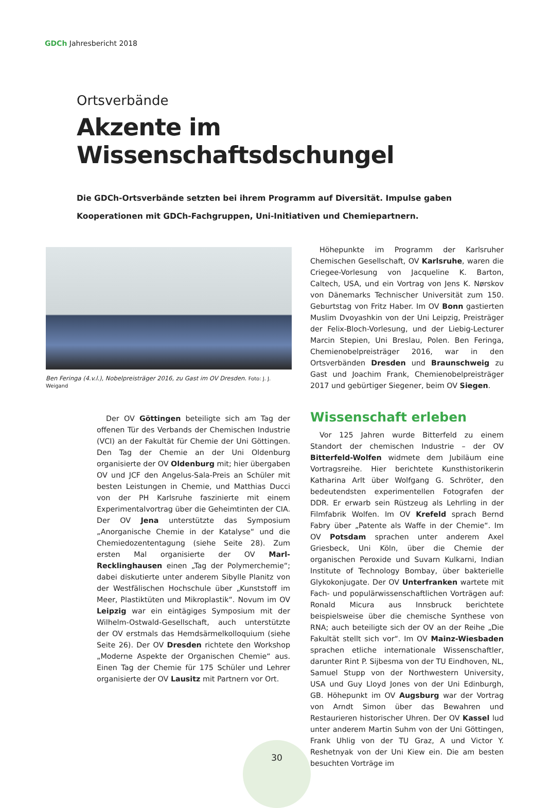GDCh Jahresbericht 2018
Ortsverbände
Akzente im Wissenschaftsdschungel
Die GDCh-Ortsverbände setzten bei ihrem Programm auf Diversität. Impulse gaben Kooperationen mit GDCh-Fachgruppen, Uni-Initiativen und Chemiepartnern.
Ben Feringa (4.v.l.), Nobelpreisträger 2016, zu Gast im OV Dresden. Foto: J. J. Weigand
Der OV Göttingen beteiligte sich am Tag der offenen Tür des Verbands der Chemischen Industrie (VCI) an der Fakultät für Chemie der Uni Göttingen. Den Tag der Chemie an der Uni Oldenburg organisierte der OV Oldenburg mit; hier übergaben OV und JCF den Angelus-Sala-Preis an Schüler mit besten Leistungen in Chemie, und Matthias Ducci von der PH Karlsruhe faszinierte mit einem Experimentalvortrag über die Geheimtinten der CIA. Der OV Jena unterstützte das Symposium „Anorganische Chemie in der Katalyse“ und die Chemiedozententagung (siehe Seite 28). Zum ersten Mal organisierte der OV Marl-Recklinghausen einen „Tag der Polymerchemie“; dabei diskutierte unter anderem Sibylle Planitz von der Westfälischen Hochschule über „Kunststoff im Meer, Plastiktüten und Mikroplastik“. Novum im OV Leipzig war ein eintägiges Symposium mit der Wilhelm-Ostwald-Gesellschaft, auch unterstützte der OV erstmals das Hemdsärmelkolloquium (siehe Seite 26). Der OV Dresden richtete den Workshop „Moderne Aspekte der Organischen Chemie“ aus. Einen Tag der Chemie für 175 Schüler und Lehrer organisierte der OV Lausitz mit Partnern vor Ort.
Höhepunkte im Programm der Karlsruher Chemischen Gesellschaft, OV Karlsruhe, waren die Criegee-Vorlesung von Jacqueline K. Barton, Caltech, USA, und ein Vortrag von Jens K. Nørskov von Dänemarks Technischer Universität zum 150. Geburtstag von Fritz Haber. Im OV Bonn gastierten Muslim Dvoyashkin von der Uni Leipzig, Preisträger der Felix-Bloch-Vorlesung, und der Liebig-Lecturer Marcin Stepien, Uni Breslau, Polen. Ben Feringa, Chemienobelpreisträger 2016, war in den Ortsverbänden Dresden und Braunschweig zu Gast und Joachim Frank, Chemienobelpreisträger 2017 und gebürtiger Siegener, beim OV Siegen.
Wissenschaft erleben
Vor 125 Jahren wurde Bitterfeld zu einem Standort der chemischen Industrie – der OV Bitterfeld-Wolfen widmete dem Jubiläum eine Vortragsreihe. Hier berichtete Kunsthistorikerin Katharina Arlt über Wolfgang G. Schröter, den bedeutendsten experimentellen Fotografen der DDR. Er erwarb sein Rüstzeug als Lehrling in der Filmfabrik Wolfen. Im OV Krefeld sprach Bernd Fabry über „Patente als Waffe in der Chemie“. Im OV Potsdam sprachen unter anderem Axel Griesbeck, Uni Köln, über die Chemie der organischen Peroxide und Suvarn Kulkarni, Indian Institute of Technology Bombay, über bakterielle Glykokonjugate. Der OV Unterfranken wartete mit Fach- und populärwissenschaftlichen Vorträgen auf: Ronald Micura aus Innsbruck berichtete beispielsweise über die chemische Synthese von RNA; auch beteiligte sich der OV an der Reihe „Die Fakultät stellt sich vor“. Im OV Mainz-Wiesbaden sprachen etliche internationale Wissenschaftler, darunter Rint P. Sijbesma von der TU Eindhoven, NL, Samuel Stupp von der Northwestern University, USA und Guy Lloyd Jones von der Uni Edinburgh, GB. Höhepunkt im OV Augsburg war der Vortrag von Arndt Simon über das Bewahren und Restaurieren historischer Uhren. Der OV Kassel lud unter anderem Martin Suhm von der Uni Göttingen, Frank Uhlig von der TU Graz, A und Victor Y. Reshetnyak von der Uni Kiew ein. Die am besten besuchten Vorträge im
30